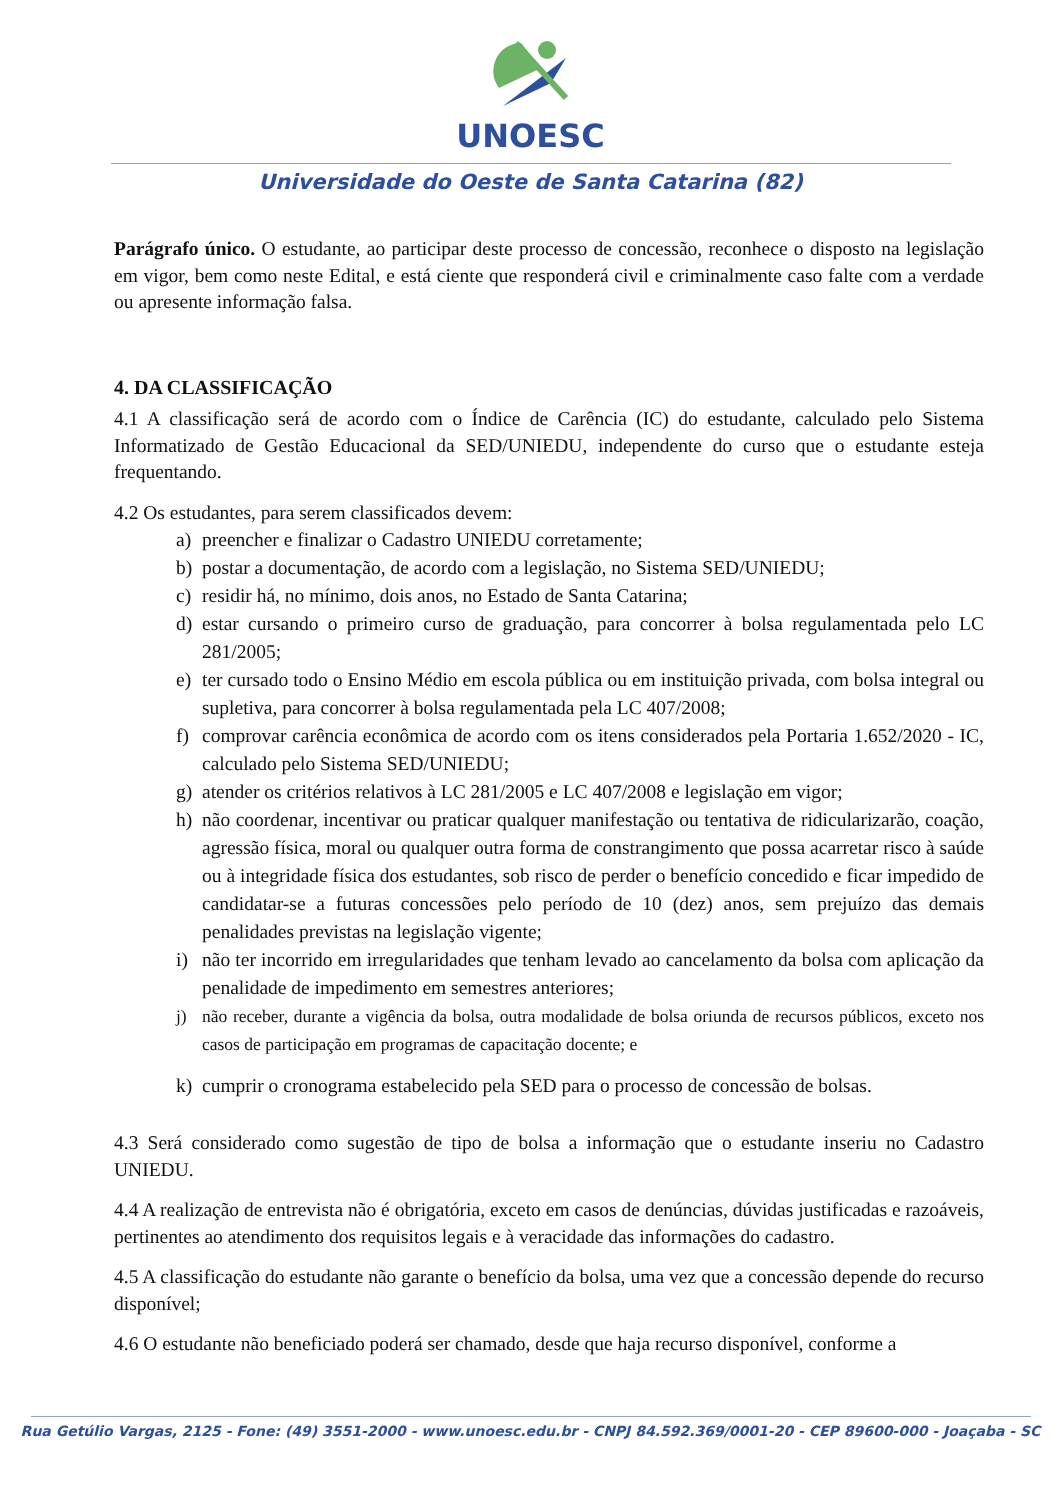UNOESC
Universidade do Oeste de Santa Catarina (82)
Parágrafo único. O estudante, ao participar deste processo de concessão, reconhece o disposto na legislação em vigor, bem como neste Edital, e está ciente que responderá civil e criminalmente caso falte com a verdade ou apresente informação falsa.
4. DA CLASSIFICAÇÃO
4.1 A classificação será de acordo com o Índice de Carência (IC) do estudante, calculado pelo Sistema Informatizado de Gestão Educacional da SED/UNIEDU, independente do curso que o estudante esteja frequentando.
4.2 Os estudantes, para serem classificados devem:
a) preencher e finalizar o Cadastro UNIEDU corretamente;
b) postar a documentação, de acordo com a legislação, no Sistema SED/UNIEDU;
c) residir há, no mínimo, dois anos, no Estado de Santa Catarina;
d) estar cursando o primeiro curso de graduação, para concorrer à bolsa regulamentada pelo LC 281/2005;
e) ter cursado todo o Ensino Médio em escola pública ou em instituição privada, com bolsa integral ou supletiva, para concorrer à bolsa regulamentada pela LC 407/2008;
f) comprovar carência econômica de acordo com os itens considerados pela Portaria 1.652/2020 - IC, calculado pelo Sistema SED/UNIEDU;
g) atender os critérios relativos à LC 281/2005 e LC 407/2008 e legislação em vigor;
h) não coordenar, incentivar ou praticar qualquer manifestação ou tentativa de ridicularizarão, coação, agressão física, moral ou qualquer outra forma de constrangimento que possa acarretar risco à saúde ou à integridade física dos estudantes, sob risco de perder o benefício concedido e ficar impedido de candidatar-se a futuras concessões pelo período de 10 (dez) anos, sem prejuízo das demais penalidades previstas na legislação vigente;
i) não ter incorrido em irregularidades que tenham levado ao cancelamento da bolsa com aplicação da penalidade de impedimento em semestres anteriores;
j) não receber, durante a vigência da bolsa, outra modalidade de bolsa oriunda de recursos públicos, exceto nos casos de participação em programas de capacitação docente; e
k) cumprir o cronograma estabelecido pela SED para o processo de concessão de bolsas.
4.3 Será considerado como sugestão de tipo de bolsa a informação que o estudante inseriu no Cadastro UNIEDU.
4.4 A realização de entrevista não é obrigatória, exceto em casos de denúncias, dúvidas justificadas e razoáveis, pertinentes ao atendimento dos requisitos legais e à veracidade das informações do cadastro.
4.5 A classificação do estudante não garante o benefício da bolsa, uma vez que a concessão depende do recurso disponível;
4.6 O estudante não beneficiado poderá ser chamado, desde que haja recurso disponível, conforme a
Rua Getúlio Vargas, 2125 - Fone: (49) 3551-2000 - www.unoesc.edu.br - CNPJ 84.592.369/0001-20 - CEP 89600-000 - Joaçaba - SC